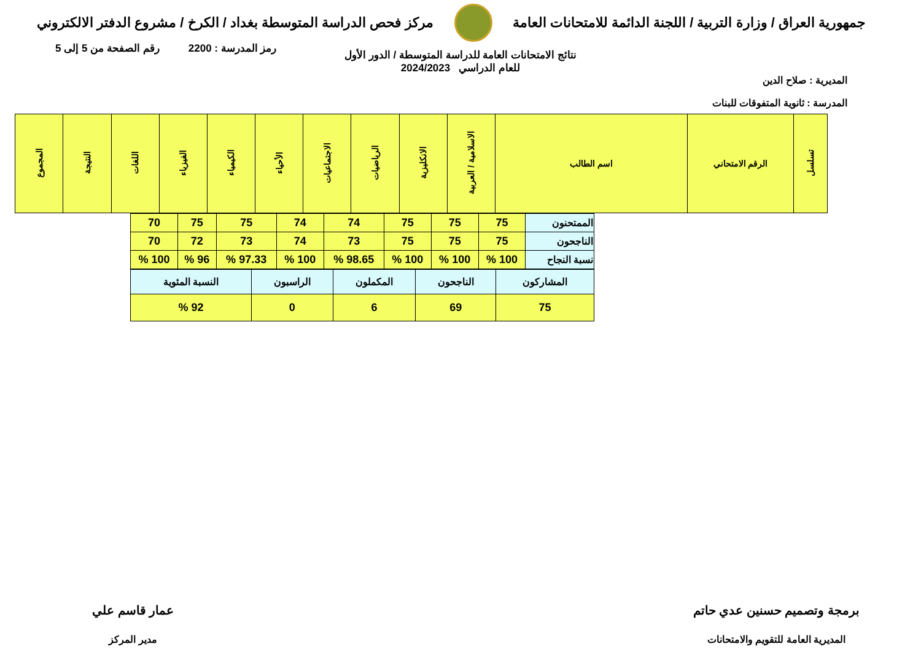جمهورية العراق / وزارة التربية / اللجنة الدائمة للامتحانات العامة
مركز فحص الدراسة المتوسطة بغداد / الكرخ / مشروع الدفتر الالكتروني
رمز المدرسة : 2200 رقم الصفحة من 5 إلى 5
نتائج الامتحانات العامة للدراسة المتوسطة / الدور الأول
للعام الدراسي 2024/2023
المديرية : صلاح الدين
المدرسة : ثانوية المتفوقات للبنات
| تسلسل | الرقم الامتحاني | اسم الطالب | الاسلامية / العربية | الانكليزية | الرياضيات | الاجتماعيات | الأحياء | الكيمياء | الفيزياء | اللغات | النتيجة | المجموع |
| --- | --- | --- | --- | --- | --- | --- | --- | --- | --- | --- | --- | --- |
| الممتحنون | 75 | 75 | 75 | 74 | 74 | 75 | 75 | 70 |
| الناجحون | 75 | 75 | 75 | 73 | 74 | 73 | 72 | 70 |
| نسبة النجاح | 100 % | 100 % | 100 % | 98.65 % | 100 % | 97.33 % | 96 % | 100 % |
| المشاركون | الناجحون | المكملون | الراسبون | النسبة المئوية |
| 75 | 69 | 6 | 0 | 92 % |
برمجة وتصميم حسنين عدي حاتم
المديرية العامة للتقويم والامتحانات
عمار قاسم علي
مدير المركز